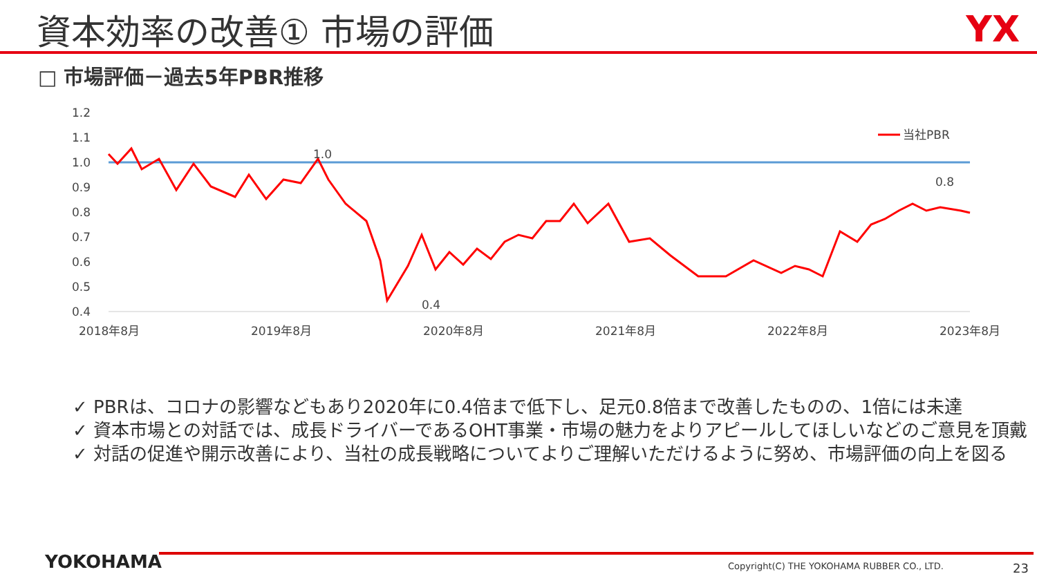資本効率の改善① 市場の評価 YX
□ 市場評価－過去5年PBR推移
1.2
1.1
1.0
0.9
0.8
0.7
0.6
0.5
0.4
2018年8月
2019年8月
2020年8月
2021年8月
2022年8月
2023年8月
1.0
0.4
0.8
当社PBR
✓ PBRは、コロナの影響などもあり2020年に0.4倍まで低下し、足元0.8倍まで改善したものの、1倍には未達
✓ 資本市場との対話では、成長ドライバーであるOHT事業・市場の魅力をよりアピールしてほしいなどのご意見を頂戴
✓ 対話の促進や開示改善により、当社の成長戦略についてよりご理解いただけるように努め、市場評価の向上を図る
YOKOHAMA
Copyright(C) THE YOKOHAMA RUBBER CO., LTD.
23